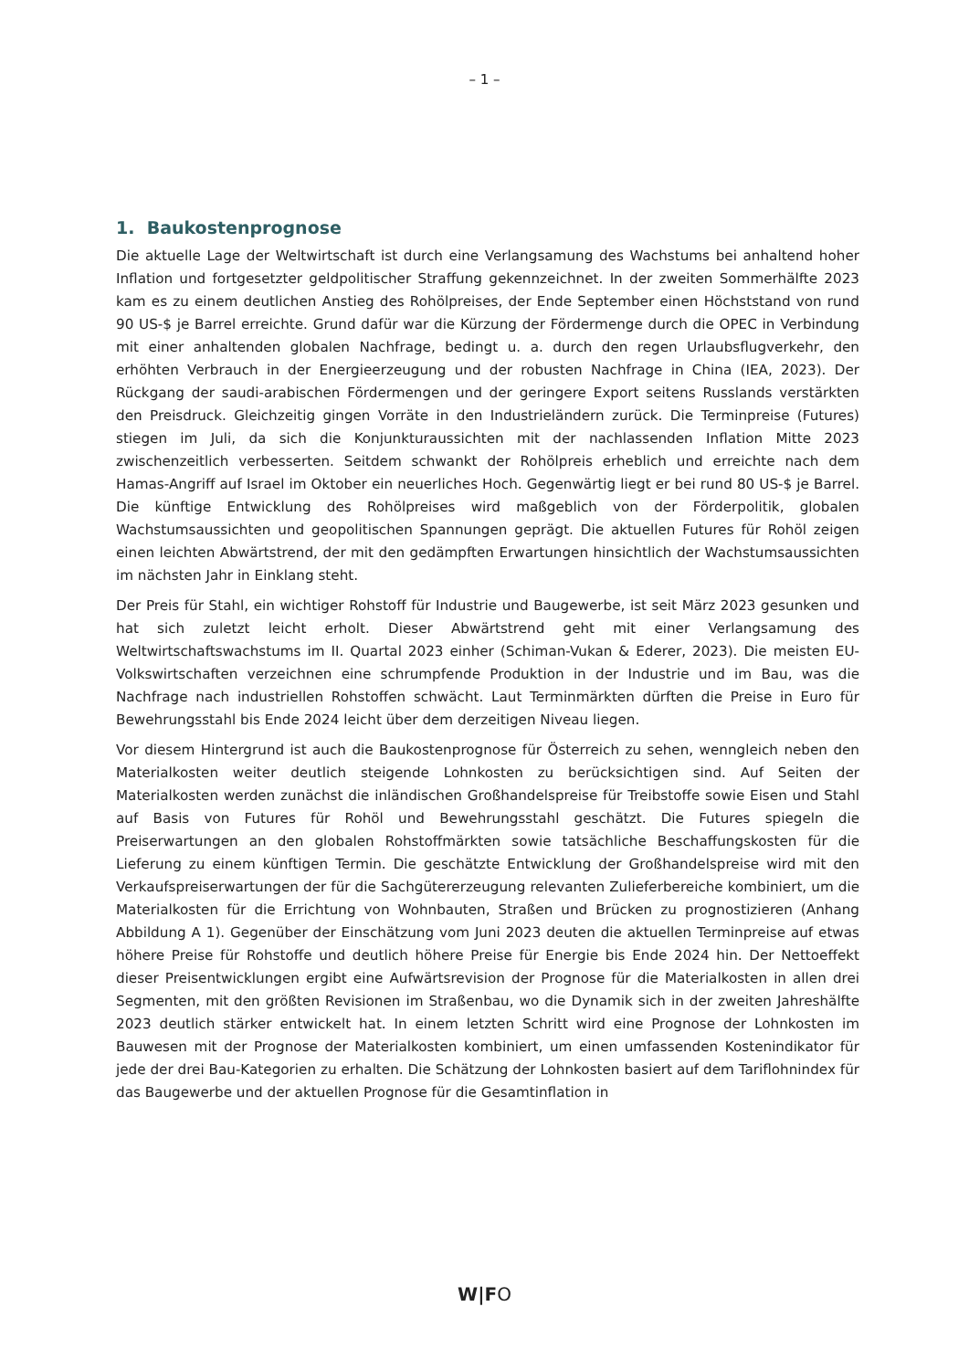– 1 –
1. Baukostenprognose
Die aktuelle Lage der Weltwirtschaft ist durch eine Verlangsamung des Wachstums bei anhaltend hoher Inflation und fortgesetzter geldpolitischer Straffung gekennzeichnet. In der zweiten Sommerhälfte 2023 kam es zu einem deutlichen Anstieg des Rohölpreises, der Ende September einen Höchststand von rund 90 US-$ je Barrel erreichte. Grund dafür war die Kürzung der Fördermenge durch die OPEC in Verbindung mit einer anhaltenden globalen Nachfrage, bedingt u. a. durch den regen Urlaubsflugverkehr, den erhöhten Verbrauch in der Energieerzeugung und der robusten Nachfrage in China (IEA, 2023). Der Rückgang der saudi-arabischen Fördermengen und der geringere Export seitens Russlands verstärkten den Preisdruck. Gleichzeitig gingen Vorräte in den Industrieländern zurück. Die Terminpreise (Futures) stiegen im Juli, da sich die Konjunkturaussichten mit der nachlassenden Inflation Mitte 2023 zwischenzeitlich verbesserten. Seitdem schwankt der Rohölpreis erheblich und erreichte nach dem Hamas-Angriff auf Israel im Oktober ein neuerliches Hoch. Gegenwärtig liegt er bei rund 80 US-$ je Barrel. Die künftige Entwicklung des Rohölpreises wird maßgeblich von der Förderpolitik, globalen Wachstumsaussichten und geopolitischen Spannungen geprägt. Die aktuellen Futures für Rohöl zeigen einen leichten Abwärtstrend, der mit den gedämpften Erwartungen hinsichtlich der Wachstumsaussichten im nächsten Jahr in Einklang steht.
Der Preis für Stahl, ein wichtiger Rohstoff für Industrie und Baugewerbe, ist seit März 2023 gesunken und hat sich zuletzt leicht erholt. Dieser Abwärtstrend geht mit einer Verlangsamung des Weltwirtschaftswachstums im II. Quartal 2023 einher (Schiman-Vukan & Ederer, 2023). Die meisten EU-Volkswirtschaften verzeichnen eine schrumpfende Produktion in der Industrie und im Bau, was die Nachfrage nach industriellen Rohstoffen schwächt. Laut Terminmärkten dürften die Preise in Euro für Bewehrungsstahl bis Ende 2024 leicht über dem derzeitigen Niveau liegen.
Vor diesem Hintergrund ist auch die Baukostenprognose für Österreich zu sehen, wenngleich neben den Materialkosten weiter deutlich steigende Lohnkosten zu berücksichtigen sind. Auf Seiten der Materialkosten werden zunächst die inländischen Großhandelspreise für Treibstoffe sowie Eisen und Stahl auf Basis von Futures für Rohöl und Bewehrungsstahl geschätzt. Die Futures spiegeln die Preiserwartungen an den globalen Rohstoffmärkten sowie tatsächliche Beschaffungskosten für die Lieferung zu einem künftigen Termin. Die geschätzte Entwicklung der Großhandelspreise wird mit den Verkaufspreiserwartungen der für die Sachgütererzeugung relevanten Zulieferbereiche kombiniert, um die Materialkosten für die Errichtung von Wohnbauten, Straßen und Brücken zu prognostizieren (Anhang Abbildung A 1). Gegenüber der Einschätzung vom Juni 2023 deuten die aktuellen Terminpreise auf etwas höhere Preise für Rohstoffe und deutlich höhere Preise für Energie bis Ende 2024 hin. Der Nettoeffekt dieser Preisentwicklungen ergibt eine Aufwärtsrevision der Prognose für die Materialkosten in allen drei Segmenten, mit den größten Revisionen im Straßenbau, wo die Dynamik sich in der zweiten Jahreshälfte 2023 deutlich stärker entwickelt hat. In einem letzten Schritt wird eine Prognose der Lohnkosten im Bauwesen mit der Prognose der Materialkosten kombiniert, um einen umfassenden Kostenindikator für jede der drei Bau-Kategorien zu erhalten. Die Schätzung der Lohnkosten basiert auf dem Tariflohnindex für das Baugewerbe und der aktuellen Prognose für die Gesamtinflation in
W|FO